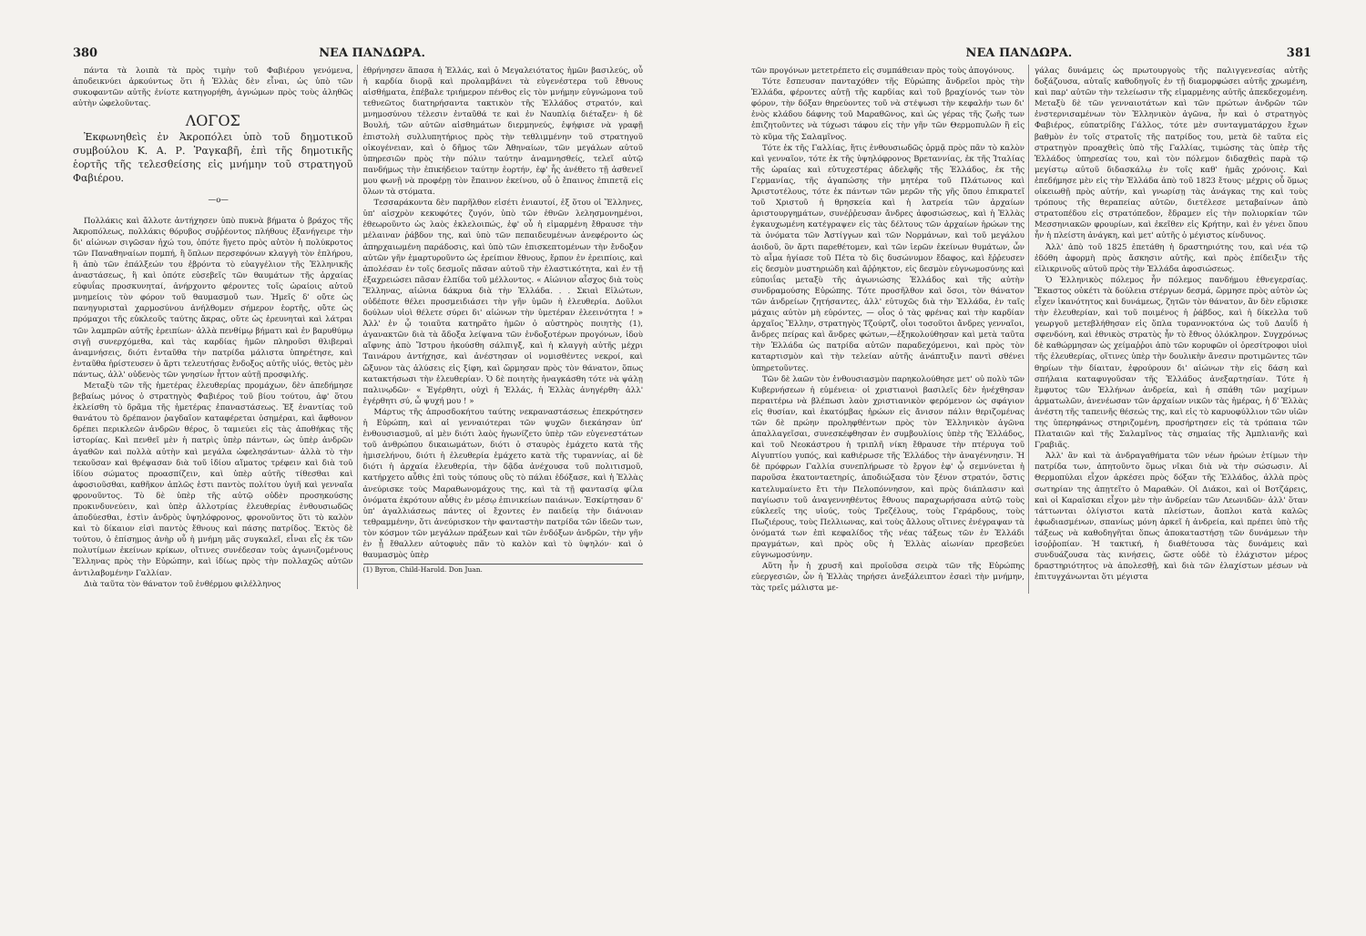380 ΝΕΑ ΠΑΝΔΩΡΑ.
πάντα τὰ λοιπὰ τὰ πρὸς τιμὴν τοῦ Φαβιέρου γενόμενα, ἀποδεικνύει ἀρκούντως ὅτι ἡ Ἑλλὰς δὲν εἶναι, ὡς ὑπὸ τῶν συκοφαντῶν αὐτῆς ἐνίοτε κατηγορήθη, ἀγνώμων πρὸς τοὺς ἀληθῶς αὐτὴν ὠφελοῦντας.
ΛΟΓΟΣ
Ἐκφωνηθεὶς ἐν Ἀκροπόλει ὑπὸ τοῦ δημοτικοῦ συμβούλου Κ. Α. Ρ. Ῥαγκαβῆ, ἐπὶ τῆς δημοτικῆς ἑορτῆς τῆς τελεσθείσης εἰς μνήμην τοῦ στρατηγοῦ Φαβιέρου.
—ο—
Πολλάκις καὶ ἄλλοτε ἀντήχησεν ὑπὸ πυκνὰ βήματα ὁ βράχος τῆς Ἀκροπόλεως, πολλάκις θόρυβος συῤῥέοντος πλήθους ἐξανήγειρε τὴν δι' αἰώνων σιγῶσαν ἠχώ του, ὁπότε ἤγετο πρὸς αὐτὸν ἡ πολύκροτος τῶν Παναθηναίων πομπή, ἢ ὅπλων περσεφόνων κλαγγὴ τὸν ἐπλήρου, ἢ ἀπὸ τῶν ἐπάλξεών του ἐβρόντα τὸ εὐαγγέλιον τῆς Ἑλληνικῆς ἀναστάσεως, ἢ καὶ ὁπότε εὐσεβεῖς τῶν θαυμάτων τῆς ἀρχαίας εὐφυΐας προσκυνηταί, ἀνήρχοντο φέροντες τοῖς ὡραίοις αὐτοῦ μνημείοις τὸν φόρον τοῦ θαυμασμοῦ των. Ἡμεῖς δ' οὔτε ὡς πανηγυρισταὶ χαρμοσύνου ἀνήλθομεν σήμερον ἑορτῆς, οὔτε ὡς πρόμαχοι τῆς εὐκλεοῦς ταύτης ἄκρας, οὔτε ὡς ἐρευνηταὶ καὶ λάτραι τῶν λαμπρῶν αὐτῆς ἐρειπίων· ἀλλὰ πενθίμῳ βήματι καὶ ἐν βαρυθύμῳ σιγῇ συνερχόμεθα, καὶ τὰς καρδίας ἡμῶν πληροῦσι θλιβεραὶ ἀναμνήσεις, διότι ἐνταῦθα τὴν πατρίδα μάλιστα ὑπηρέτησε, καὶ ἐνταῦθα ἠρίστευσεν ὁ ἄρτι τελευτήσας ἔνδοξος αὐτῆς υἱός, θετὸς μὲν πάντως, ἀλλ' οὐδενὸς τῶν γνησίων ἧττον αὐτῇ προσφιλής.
Μεταξὺ τῶν τῆς ἡμετέρας ἐλευθερίας προμάχων, δὲν ἀπεδήμησε βεβαίως μόνος ὁ στρατηγὸς Φαβιέρος τοῦ βίου τούτου, ἀφ' ὅτου ἐκλείσθη τὸ δρᾶμα τῆς ἡμετέρας ἐπαναστάσεως. Ἐξ ἐναντίας τοῦ θανάτου τὸ δρέπανον ῥαγδαῖον καταφέρεται ὁσημέραι, καὶ ἄφθονον δρέπει περικλεῶν ἀνδρῶν θέρος, ὃ ταμιεύει εἰς τὰς ἀποθήκας τῆς ἱστορίας. Καὶ πενθεῖ μὲν ἡ πατρὶς ὑπὲρ πάντων, ὡς ὑπὲρ ἀνδρῶν ἀγαθῶν καὶ πολλὰ αὐτὴν καὶ μεγάλα ὠφελησάντων· ἀλλὰ τὸ τὴν τεκοῦσαν καὶ θρέψασαν διὰ τοῦ ἰδίου αἵματος τρέφειν καὶ διὰ τοῦ ἰδίου σώματος προασπίζειν, καὶ ὑπὲρ αὐτῆς τίθεσθαι καὶ ἀφοσιοῦσθαι, καθῆκον ἁπλῶς ἐστι παντὸς πολίτου ὑγιῆ καὶ γενναῖα φρονοῦντος. Τὸ δὲ ὑπὲρ τῆς αὐτῷ οὐδὲν προσηκούσης προκινδυνεύειν, καὶ ὑπὲρ ἀλλοτρίας ἐλευθερίας ἐνθουσιωδῶς ἀποδύεσθαι, ἐστὶν ἀνδρὸς ὑψηλόφρονος, φρονοῦντος ὅτι τὸ καλὸν καὶ τὸ δίκαιον εἰσὶ παντὸς ἔθνους καὶ πάσης πατρίδος. Ἐκτὸς δὲ τούτου, ὁ ἐπίσημος ἀνὴρ οὗ ἡ μνήμη μᾶς συγκαλεῖ, εἶναι εἷς ἐκ τῶν πολυτίμων ἐκείνων κρίκων, οἵτινες συνέδεσαν τοὺς ἀγωνιζομένους Ἕλληνας πρὸς τὴν Εὐρώπην, καὶ ἰδίως πρὸς τὴν πολλαχῶς αὐτῶν ἀντιλαβομένην Γαλλίαν.
Διὰ ταῦτα τὸν θάνατον τοῦ ἐνθέρμου φιλέλληνος
ἐθρήνησεν ἅπασα ἡ Ἑλλάς, καὶ ὁ Μεγαλειότατος ἡμῶν βασιλεύς, οὗ ἡ καρδία διορᾷ καὶ προλαμβάνει τὰ εὐγενέστερα τοῦ ἔθνους αἰσθήματα, ἐπέβαλε τριήμερον πένθος εἰς τὸν μνήμην εὐγνώμονα τοῦ τεθνεῶτος διατηρήσαντα τακτικὸν τῆς Ἑλλάδος στρατόν, καὶ μνημοσύνου τέλεσιν ἐνταῦθά τε καὶ ἐν Ναυπλίᾳ διέταξεν· ἡ δὲ Βουλή, τῶν αὐτῶν αἰσθημάτων διερμηνεύς, ἐψήφισε νὰ γραφῇ ἐπιστολὴ συλλυπητήριος πρὸς τὴν τεθλιμμένην τοῦ στρατηγοῦ οἰκογένειαν, καὶ ὁ δῆμος τῶν Ἀθηναίων, τῶν μεγάλων αὐτοῦ ὑπηρεσιῶν πρὸς τὴν πόλιν ταύτην ἀναμνησθείς, τελεῖ αὐτῷ πανδήμως τὴν ἐπικήδειον ταύτην ἑορτήν, ἐφ' ἧς ἀνέθετο τῇ ἀσθενεῖ μου φωνῇ νὰ προφέρῃ τὸν ἔπαινον ἐκείνου, οὗ ὁ ἔπαινος ἐπιπετᾷ εἰς ὅλων τὰ στόματα.
Τεσσαράκοντα δὲν παρῆλθον εἰσέτι ἐνιαυτοί, ἐξ ὅτου οἱ Ἕλληνες, ὑπ' αἰσχρὸν κεκυφότες ζυγόν, ὑπὸ τῶν ἐθνῶν λελησμονημένοι, ἐθεωροῦντο ὡς λαὸς ἐκλελοιπώς, ἐφ' οὗ ἡ εἱμαρμένη ἔθραυσε τὴν μέλαιναν ῥάβδον της, καὶ ὑπὸ τῶν πεπαιδευμένων ἀνεφέροντο ὡς ἀπηρχαιωμένη παράδοσις, καὶ ὑπὸ τῶν ἐπισκεπτομένων τὴν ἔνδοξον αὐτῶν γῆν ἐμαρτυροῦντο ὡς ἐρείπιον ἔθνους, ἕρπον ἐν ἐρειπίοις, καὶ ἀπολέσαν ἐν τοῖς δεσμοῖς πᾶσαν αὐτοῦ τὴν ἐλαστικότητα, καὶ ἐν τῇ ἐξαχρειώσει πᾶσαν ἐλπίδα τοῦ μέλλοντος. « Αἰώνιον αἶσχος διὰ τοὺς Ἕλληνας, αἰώνια δάκρυα διὰ τὴν Ἑλλάδα. . . Σκιαὶ Εἱλώτων, οὐδέποτε θέλει προσμειδιάσει τὴν γῆν ὑμῶν ἡ ἐλευθερία. Δοῦλοι δούλων υἱοὶ θέλετε σύρει δι' αἰώνων τὴν ὑμετέραν ἐλεεινότητα ! » Ἀλλ' ἐν ᾧ τοιαῦτα κατηρᾶτο ἡμῶν ὁ αὐστηρὸς ποιητὴς (1), ἀγανακτῶν διὰ τὰ ἄδοξα λείψανα τῶν ἐνδοξοτέρων προγόνων, ἰδοὺ αἴφνης ἀπὸ Ἴστρου ἠκούσθη σάλπιγξ, καὶ ἡ κλαγγὴ αὐτῆς μέχρι Ταινάρου ἀντήχησε, καὶ ἀνέστησαν οἱ νομισθέντες νεκροί, καὶ ὤξυνον τὰς ἁλύσεις εἰς ξίφη, καὶ ὥρμησαν πρὸς τὸν θάνατον, ὅπως κατακτήσωσι τὴν ἐλευθερίαν. Ὁ δὲ ποιητὴς ἠναγκάσθη τότε νὰ ψάλῃ παλινῳδῶν· « Ἐγέρθητι, οὐχὶ ἡ Ἑλλάς, ἡ Ἑλλὰς ἀνηγέρθη· ἀλλ' ἐγέρθητι σύ, ὦ ψυχή μου ! »
Μάρτυς τῆς ἀπροσδοκήτου ταύτης νεκραναστάσεως ἐπεκρότησεν ἡ Εὐρώπη, καὶ αἱ γενναιότεραι τῶν ψυχῶν διεκάησαν ὑπ' ἐνθουσιασμοῦ, αἱ μὲν διότι λαὸς ἠγωνίζετο ὑπὲρ τῶν εὐγενεστάτων τοῦ ἀνθρώπου δικαιωμάτων, διότι ὁ σταυρὸς ἐμάχετο κατὰ τῆς ἡμισελήνου, διότι ἡ ἐλευθερία ἐμάχετο κατὰ τῆς τυραννίας, αἱ δὲ διότι ἡ ἀρχαία ἐλευθερία, τὴν δᾷδα ἀνέχουσα τοῦ πολιτισμοῦ, κατήρχετο αὖθις ἐπὶ τοὺς τόπους οὓς τὸ πάλαι ἐδόξασε, καὶ ἡ Ἑλλὰς ἀνεύρισκε τοὺς Μαραθωνομάχους της, καὶ τὰ τῇ φαντασίᾳ φίλα ὀνόματα ἐκρότουν αὖθις ἐν μέσῳ ἐπινικείων παιάνων. Ἐσκίρτησαν δ' ὑπ' ἀγαλλιάσεως πάντες οἱ ἔχοντες ἐν παιδείᾳ τὴν διάνοιαν τεθραμμένην, ὅτι ἀνεύρισκον τὴν φανταστὴν πατρίδα τῶν ἰδεῶν των, τὸν κόσμον τῶν μεγάλων πράξεων καὶ τῶν ἐνδόξων ἀνδρῶν, τὴν γῆν ἐν ᾗ ἔθαλλεν αὐτοφυὲς πᾶν τὸ καλὸν καὶ τὸ ὑψηλόν· καὶ ὁ θαυμασμὸς ὑπὲρ
(1) Byron, Child-Harold. Don Juan.
ΝΕΑ ΠΑΝΔΩΡΑ. 381
τῶν προγόνων μετετρέπετο εἰς συμπάθειαν πρὸς τοὺς ἀπογόνους.
Τότε ἔσπευσαν πανταχόθεν τῆς Εὐρώπης ἄνδρεῖοι πρὸς τὴν Ἑλλάδα, φέροντες αὐτῇ τῆς καρδίας καὶ τοῦ βραχίονός των τὸν φόρον, τὴν δόξαν θηρεύοντες τοῦ νὰ στέψωσι τὴν κεφαλήν των δι' ἑνὸς κλάδου δάφνης τοῦ Μαραθῶνος, καὶ ὡς γέρας τῆς ζωῆς των ἐπιζητοῦντες νὰ τύχωσι τάφου εἰς τὴν γῆν τῶν Θερμοπυλῶν ἢ εἰς τὸ κῦμα τῆς Σαλαμῖνος.
Τότε ἐκ τῆς Γαλλίας, ἥτις ἐνθουσιωδῶς ὁρμᾷ πρὸς πᾶν τὸ καλὸν καὶ γενναῖον, τότε ἐκ τῆς ὑψηλόφρονος Βρεταννίας, ἐκ τῆς Ἰταλίας τῆς ὡραίας καὶ εὐτυχεστέρας ἀδελφῆς τῆς Ἑλλάδος, ἐκ τῆς Γερμανίας, τῆς ἀγαπώσης τὴν μητέρα τοῦ Πλάτωνος καὶ Ἀριστοτέλους, τότε ἐκ πάντων τῶν μερῶν τῆς γῆς ὅπου ἐπικρατεῖ τοῦ Χριστοῦ ἡ θρησκεία καὶ ἡ λατρεία τῶν ἀρχαίων ἀριστουργημάτων, συνέῤῥευσαν ἄνδρες ἀφοσιώσεως, καὶ ἡ Ἑλλὰς ἐγκαυχωμένη κατέγραψεν εἰς τὰς δέλτους τῶν ἀρχαίων ἡρώων της τὰ ὀνόματα τῶν Ἀστίγγων καὶ τῶν Νορμάνων, καὶ τοῦ μεγάλου ἀοιδοῦ, ὃν ἄρτι παρεθέτομεν, καὶ τῶν ἱερῶν ἐκείνων θυμάτων, ὧν τὸ αἷμα ἡγίασε τοῦ Πέτα τὸ δὶς δυσώνυμον ἔδαφος, καὶ ἔῤῥευσεν εἰς δεσμὸν μυστηριώδη καὶ ἄῤῥηκτον, εἰς δεσμὸν εὐγνωμοσύνης καὶ εὐποιΐας μεταξὺ τῆς ἀγωνιώσης Ἑλλάδος καὶ τῆς αὐτὴν συνδραμούσης Εὐρώπης. Τότε προσῆλθον καὶ ὅσοι, τὸν θάνατον τῶν ἀνδρείων ζητήσαντες, ἀλλ' εὐτυχῶς διὰ τὴν Ἑλλάδα, ἐν ταῖς μάχαις αὐτὸν μὴ εὑρόντες, — οἷος ὁ τὰς φρένας καὶ τὴν καρδίαν ἀρχαῖος Ἕλλην, στρατηγὸς Τζούρτζ, οἷοι τοσοῦτοι ἄνδρες γενναῖοι, ἄνδρες πείρας καὶ ἄνδρες φώτων,—ἐξηκολούθησαν καὶ μετὰ ταῦτα τὴν Ἑλλάδα ὡς πατρίδα αὐτῶν παραδεχόμενοι, καὶ πρὸς τὸν καταρτισμὸν καὶ τὴν τελείαν αὐτῆς ἀνάπτυξιν παντὶ σθένει ὑπηρετοῦντες.
Τῶν δὲ λαῶν τὸν ἐνθουσιασμὸν παρηκολούθησε μετ' οὐ πολὺ τῶν Κυβερνήσεων ἡ εὐμένεια· οἱ χριστιανοὶ βασιλεῖς δὲν ἠνέχθησαν περαιτέρω νὰ βλέπωσι λαὸν χριστιανικὸν φερόμενον ὡς σφάγιον εἰς θυσίαν, καὶ ἑκατόμβας ἡρώων εἰς ἄνισον πάλιν θεριζομένας τῶν δὲ πρώην προληφθέντων πρὸς τὸν Ἑλληνικὸν ἀγῶνα ἀπαλλαγεῖσαι, συνεσκέφθησαν ἐν συμβουλίοις ὑπὲρ τῆς Ἑλλάδος, καὶ τοῦ Νεοκάστρου ἡ τριπλῆ νίκη ἔθραυσε τὴν πτέρυγα τοῦ Αἰγυπτίου γυπός, καὶ καθιέρωσε τῆς Ἑλλάδος τὴν ἀναγέννησιν. Ἡ δὲ πρόφρων Γαλλία συνεπλήρωσε τὸ ἔργον ἐφ' ᾧ σεμνύνεται ἡ παροῦσα ἑκατονταετηρίς, ἀποδιώξασα τὸν ξένον στρατόν, ὅστις κατελυμαίνετο ἔτι τὴν Πελοπόννησον, καὶ πρὸς διάπλασιν καὶ παγίωσιν τοῦ ἀναγεννηθέντος ἔθνους παραχωρήσασα αὐτῷ τοὺς εὐκλεεῖς της υἱούς, τοὺς Τρεζέλους, τοὺς Γεράρδους, τοὺς Πωζιέρους, τοὺς Πελλιωνας, καὶ τοὺς ἄλλους οἵτινες ἐνέγραψαν τὰ ὀνόματά των ἐπὶ κεφαλίδος τῆς νέας τάξεως τῶν ἐν Ἑλλάδι πραγμάτων, καὶ πρὸς οὓς ἡ Ἑλλὰς αἰωνίαν πρεσβεύει εὐγνωμοσύνην.
Αὕτη ἦν ἡ χρυσῆ καὶ προϊοῦσα σειρὰ τῶν τῆς Εὐρώπης εὐεργεσιῶν, ὧν ἡ Ἑλλὰς τηρήσει ἀνεξάλειπτον ἐσαεὶ τὴν μνήμην, τὰς τρεῖς μάλιστα με-
γάλας δυνάμεις ὡς πρωτουργοὺς τῆς παλιγγενεσίας αὐτῆς δοξάζουσα, αὐταῖς καθοδηγοῖς ἐν τῇ διαμορφώσει αὐτῆς χρωμένη, καὶ παρ' αὐτῶν τὴν τελείωσιν τῆς εἱμαρμένης αὐτῆς ἀπεκδεχομένη. Μεταξὺ δὲ τῶν γενναιοτάτων καὶ τῶν πρώτων ἀνδρῶν τῶν ἐνστερνισαμένων τὸν Ἑλληνικὸν ἀγῶνα, ἦν καὶ ὁ στρατηγὸς Φαβιέρος, εὐπατρίδης Γάλλος, τότε μὲν συνταγματάρχου ἔχων βαθμὸν ἐν τοῖς στρατοῖς τῆς πατρίδος του, μετὰ δὲ ταῦτα εἰς στρατηγὸν προαχθεὶς ὑπὸ τῆς Γαλλίας, τιμώσης τὰς ὑπὲρ τῆς Ἑλλάδος ὑπηρεσίας του, καὶ τὸν πόλεμον διδαχθεὶς παρὰ τῷ μεγίστῳ αὐτοῦ διδασκάλῳ ἐν τοῖς καθ' ἡμᾶς χρόνοις. Καὶ ἐπεδήμησε μὲν εἰς τὴν Ἑλλάδα ἀπὸ τοῦ 1823 ἔτους· μέχρις οὗ ὅμως οἰκειωθῇ πρὸς αὐτήν, καὶ γνωρίσῃ τὰς ἀνάγκας της καὶ τοὺς τρόπους τῆς θεραπείας αὐτῶν, διετέλεσε μεταβαίνων ἀπὸ στρατοπέδου εἰς στρατόπεδον, ἔδραμεν εἰς τὴν πολιορκίαν τῶν Μεσσηνιακῶν φρουρίων, καὶ ἐκεῖθεν εἰς Κρήτην, καὶ ἐν γένει ὅπου ἦν ἡ πλείστη ἀνάγκη, καὶ μετ' αὐτῆς ὁ μέγιστος κίνδυνος.
Ἀλλ' ἀπὸ τοῦ 1825 ἐπετάθη ἡ δραστηριότης του, καὶ νέα τῷ ἐδόθη ἀφορμὴ πρὸς ἄσκησιν αὐτῆς, καὶ πρὸς ἐπίδειξιν τῆς εἰλικρινοῦς αὐτοῦ πρὸς τὴν Ἑλλάδα ἀφοσιώσεως.
Ὁ Ἑλληνικὸς πόλεμος ἦν πόλεμος πανδήμου ἐθνεγερσίας. Ἕκαστος οὐκέτι τὰ δούλεια στέργων δεσμά, ὥρμησε πρὸς αὐτὸν ὡς εἶχεν ἱκανότητος καὶ δυνάμεως, ζητῶν τὸν θάνατον, ἂν δὲν εὕρισκε τὴν ἐλευθερίαν, καὶ τοῦ ποιμένος ἡ ῥάβδος, καὶ ἡ δίκελλα τοῦ γεωργοῦ μετεβλήθησαν εἰς ὅπλα τυραννοκτόνα ὡς τοῦ Δαυΐδ ἡ σφενδόνη, καὶ ἐθνικὸς στρατὸς ἦν τὸ ἔθνος ὁλόκληρον. Συγχρόνως δὲ καθώρμησαν ὡς χείμαῤῥοι ἀπὸ τῶν κορυφῶν οἱ ὀρεσίτροφοι υἱοὶ τῆς ἐλευθερίας, οἵτινες ὑπὲρ τὴν δουλικὴν ἄνεσιν προτιμῶντες τῶν θηρίων τὴν δίαιταν, ἐφρούρουν δι' αἰώνων τὴν εἰς δάση καὶ σπήλαια καταφυγοῦσαν τῆς Ἑλλάδος ἀνεξαρτησίαν. Τότε ἡ ἔμφυτος τῶν Ἑλλήνων ἀνδρεία, καὶ ἡ σπάθη τῶν μαχίμων ἁρματωλῶν, ἀνενέωσαν τῶν ἀρχαίων νικῶν τὰς ἡμέρας, ἡ δ' Ἑλλὰς ἀνέστη τῆς ταπεινῆς θέσεώς της, καὶ εἰς τὸ καρυοφύλλιον τῶν υἱῶν της ὑπερηφάνως στηριζομένη, προσήρτησεν εἰς τὰ τρόπαια τῶν Πλαταιῶν καὶ τῆς Σαλαμῖνος τὰς σημαίας τῆς Ἀμπλιανῆς καὶ Γραβιᾶς.
Ἀλλ' ἂν καὶ τὰ ἀνδραγαθήματα τῶν νέων ἡρώων ἐτίμων τὴν πατρίδα των, ἀπητοῦντο ὅμως νῖκαι διὰ νὰ τὴν σώσωσιν. Αἱ Θερμοπύλαι εἶχον ἀρκέσει πρὸς δόξαν τῆς Ἑλλάδος, ἀλλὰ πρὸς σωτηρίαν της ἀπῃτεῖτο ὁ Μαραθών. Οἱ Διάκοι, καὶ οἱ Βοτζάρεις, καὶ οἱ Καραϊσκαι εἶχον μὲν τὴν ἀνδρείαν τῶν Λεωνιδῶν· ἀλλ' ὅταν τάττωνται ὀλίγιστοι κατὰ πλείστων, ἄοπλοι κατὰ καλῶς ἐφωδιασμένων, σπανίως μόνη ἀρκεῖ ἡ ἀνδρεία, καὶ πρέπει ὑπὸ τῆς τάξεως νὰ καθοδηγῆται ὅπως ἀποκαταστήσῃ τῶν δυνάμεων τὴν ἰσοῤῥοπίαν. Ἡ τακτική, ἡ διαθέτουσα τὰς δυνάμεις καὶ συνδυάζουσα τὰς κινήσεις, ὥστε οὐδὲ τὸ ἐλάχιστον μέρος δραστηριότητος νὰ ἀπολεσθῇ, καὶ διὰ τῶν ἐλαχίστων μέσων νὰ ἐπιτυγχάνωνται ὅτι μέγιστα